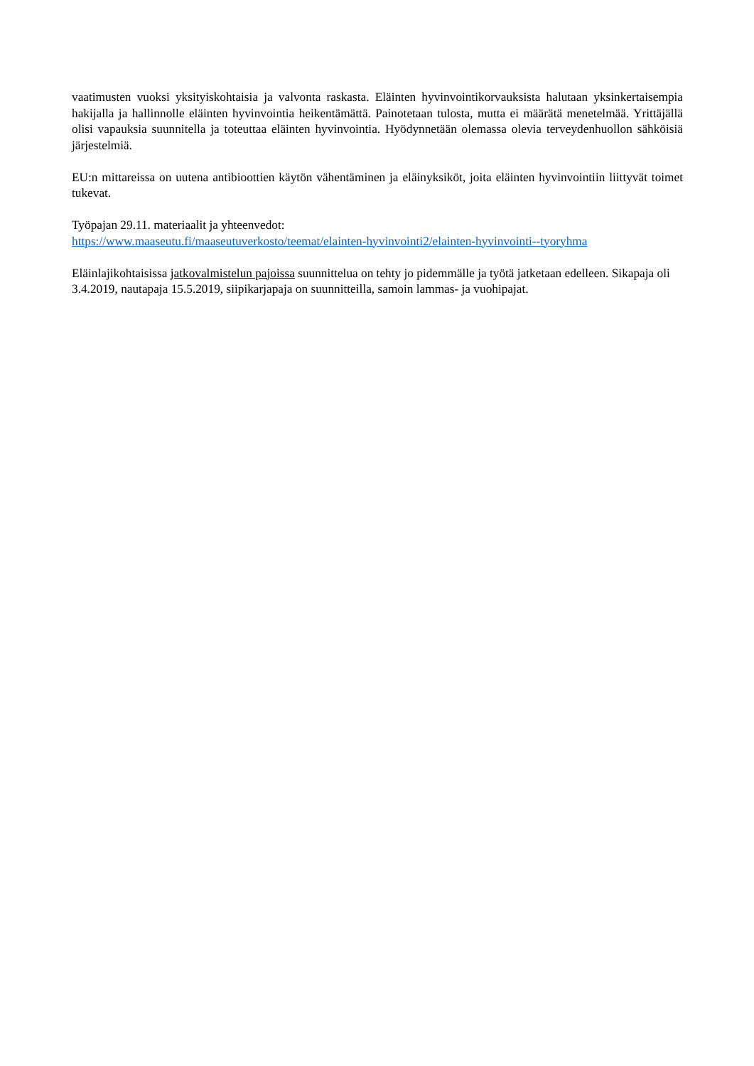vaatimusten vuoksi yksityiskohtaisia ja valvonta raskasta. Eläinten hyvinvointikorvauksista halutaan yksinkertaisempia hakijalla ja hallinnolle eläinten hyvinvointia heikentämättä. Painotetaan tulosta, mutta ei määrätä menetelmää. Yrittäjällä olisi vapauksia suunnitella ja toteuttaa eläinten hyvinvointia. Hyödynnetään olemassa olevia terveydenhuollon sähköisiä järjestelmiä.
EU:n mittareissa on uutena antibioottien käytön vähentäminen ja eläinyksiköt, joita eläinten hyvinvointiin liittyvät toimet tukevat.
Työpajan 29.11. materiaalit ja yhteenvedot:
https://www.maaseutu.fi/maaseutuverkosto/teemat/elainten-hyvinvointi2/elainten-hyvinvointi--tyoryhma
Eläinlajikohtaisissa jatkovalmistelun pajoissa suunnittelua on tehty jo pidemmälle ja työtä jatketaan edelleen. Sikapaja oli 3.4.2019, nautapaja 15.5.2019, siipikarjapaja on suunnitteilla, samoin lammas- ja vuohipajat.